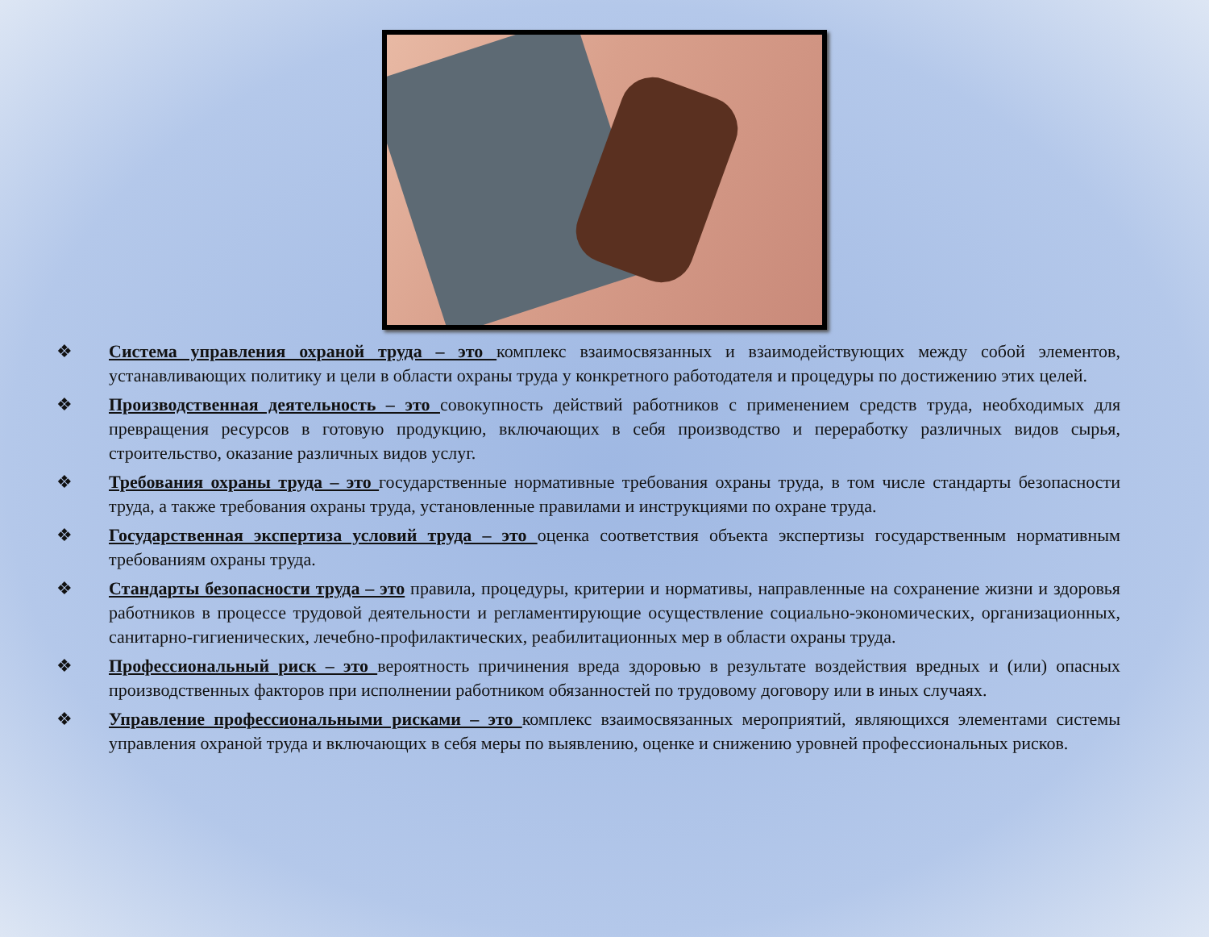❖ Система управления охраной труда – это комплекс взаимосвязанных и взаимодействующих между собой элементов, устанавливающих политику и цели в области охраны труда у конкретного работодателя и процедуры по достижению этих целей.
❖ Производственная деятельность – это совокупность действий работников с применением средств труда, необходимых для превращения ресурсов в готовую продукцию, включающих в себя производство и переработку различных видов сырья, строительство, оказание различных видов услуг.
❖ Требования охраны труда – это государственные нормативные требования охраны труда, в том числе стандарты безопасности труда, а также требования охраны труда, установленные правилами и инструкциями по охране труда.
❖ Государственная экспертиза условий труда – это оценка соответствия объекта экспертизы государственным нормативным требованиям охраны труда.
❖ Стандарты безопасности труда – это правила, процедуры, критерии и нормативы, направленные на сохранение жизни и здоровья работников в процессе трудовой деятельности и регламентирующие осуществление социально-экономических, организационных, санитарно-гигиенических, лечебно-профилактических, реабилитационных мер в области охраны труда.
❖ Профессиональный риск – это вероятность причинения вреда здоровью в результате воздействия вредных и (или) опасных производственных факторов при исполнении работником обязанностей по трудовому договору или в иных случаях.
❖ Управление профессиональными рисками – это комплекс взаимосвязанных мероприятий, являющихся элементами системы управления охраной труда и включающих в себя меры по выявлению, оценке и снижению уровней профессиональных рисков.